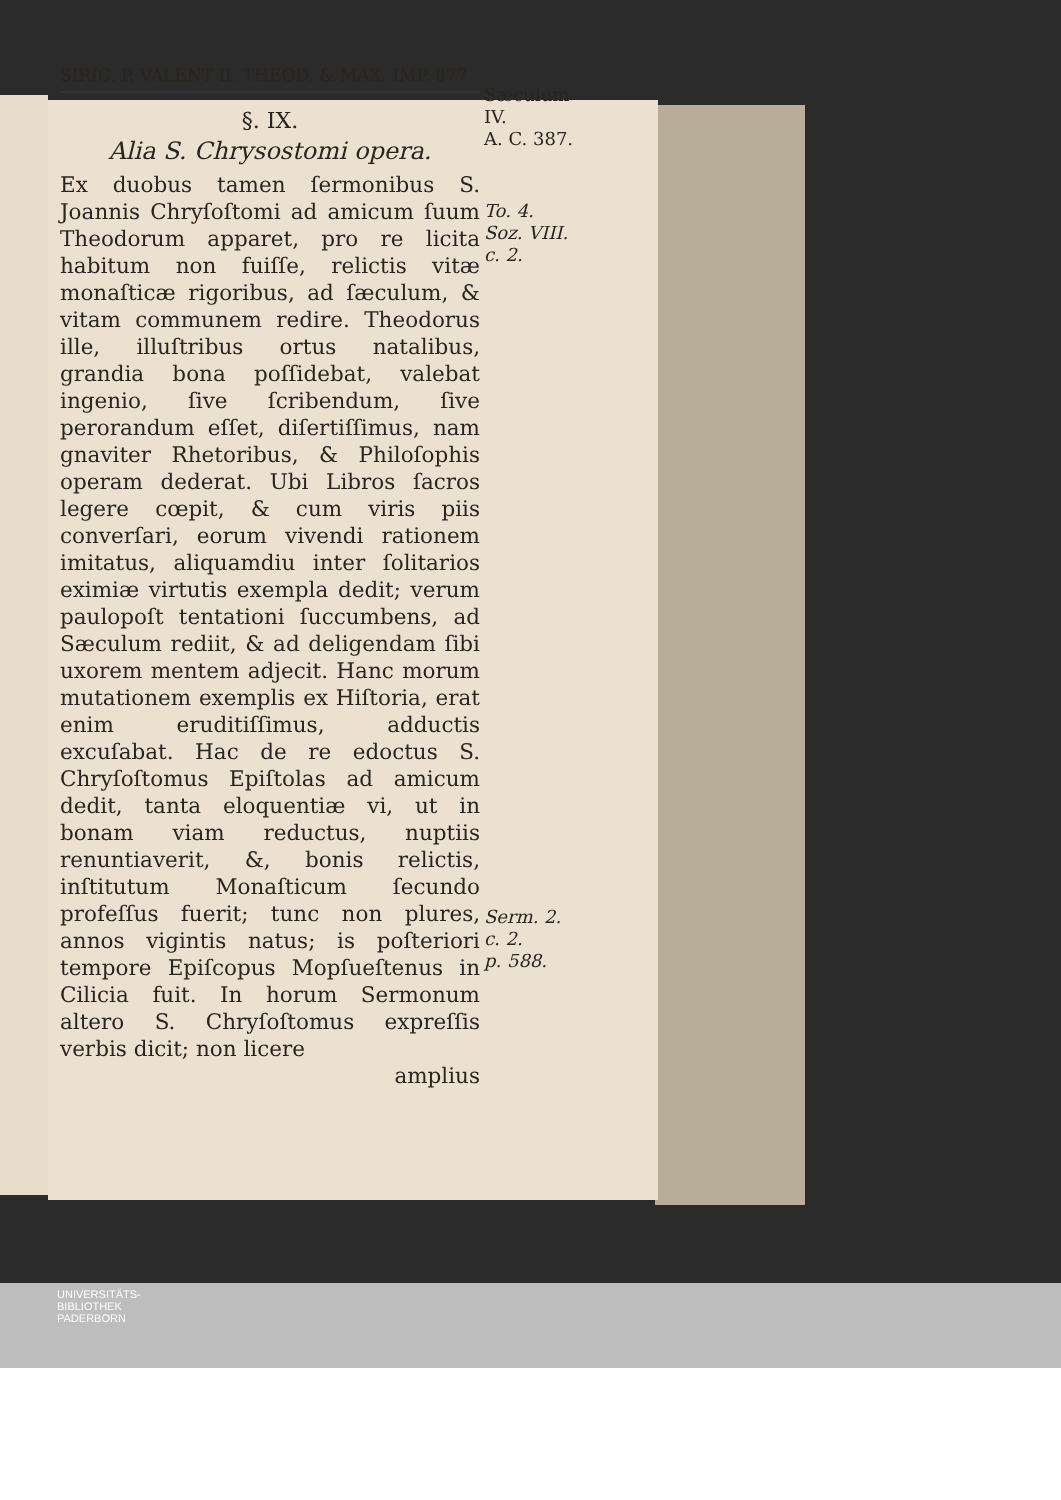SIRIC. P. VALENT II. THEOD. & MAX. IMP. 877
§. IX.
Alia S. Chrysostomi opera.
Ex duobus tamen ſermonibus S. Joannis Chryſoſtomi ad amicum ſuum Theodorum apparet, pro re licita habitum non fuiſſe, relictis vitæ monaſticæ rigoribus, ad ſæculum, & vitam communem redire. Theodorus ille, illuſtribus ortus natalibus, grandia bona poſſidebat, valebat ingenio, ſive ſcribendum, ſive perorandum eſſet, diſertiſſimus, nam gnaviter Rhetoribus, & Philoſophis operam dederat. Ubi Libros ſacros legere cœpit, & cum viris piis converſari, eorum vivendi rationem imitatus, aliquamdiu inter ſolitarios eximiæ virtutis exempla dedit; verum paulopoſt tentationi ſuccumbens, ad Sæculum rediit, & ad deligendam ſibi uxorem mentem adjecit. Hanc morum mutationem exemplis ex Hiſtoria, erat enim eruditiſſimus, adductis excuſabat. Hac de re edoctus S. Chryſoſtomus Epiſtolas ad amicum dedit, tanta eloquentiæ vi, ut in bonam viam reductus, nuptiis renuntiaverit, &, bonis relictis, inſtitutum Monaſticum ſecundo profeſſus fuerit; tunc non plures, annos vigintis natus; is poſteriori tempore Epiſcopus Mopſueſtenus in Cilicia fuit. In horum Sermonum altero S. Chryſoſtomus expreſſis verbis dicit; non licere
amplius
Sæculum IV.
A. C. 387.
To. 4.
Soz. VIII.
c. 2.
Serm. 2. c. 2.
p. 588.
UNIVERSITÄTS-
BIBLIOTHEK
PADERBORN